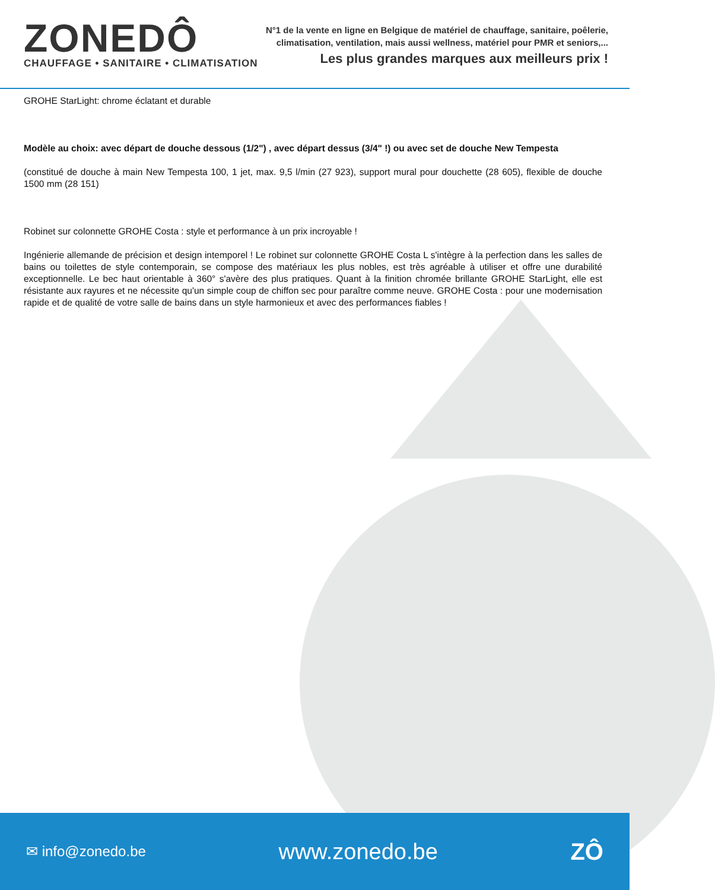ZONEDÔ
CHAUFFAGE • SANITAIRE • CLIMATISATION
N°1 de la vente en ligne en Belgique de matériel de chauffage, sanitaire, poêlerie,
climatisation, ventilation, mais aussi wellness, matériel pour PMR et seniors,...
Les plus grandes marques aux meilleurs prix !
GROHE StarLight: chrome éclatant et durable
Modèle au choix: avec départ de douche dessous (1/2") , avec départ dessus (3/4" !) ou avec set de douche New Tempesta
(constitué de douche à main New Tempesta 100, 1 jet, max. 9,5 l/min (27 923), support mural pour douchette (28 605), flexible de douche 1500 mm (28 151)
Robinet sur colonnette GROHE Costa : style et performance à un prix incroyable !
Ingénierie allemande de précision et design intemporel ! Le robinet sur colonnette GROHE Costa L s'intègre à la perfection dans les salles de bains ou toilettes de style contemporain, se compose des matériaux les plus nobles, est très agréable à utiliser et offre une durabilité exceptionnelle. Le bec haut orientable à 360° s'avère des plus pratiques. Quant à la finition chromée brillante GROHE StarLight, elle est résistante aux rayures et ne nécessite qu'un simple coup de chiffon sec pour paraître comme neuve. GROHE Costa : pour une modernisation rapide et de qualité de votre salle de bains dans un style harmonieux et avec des performances fiables !
✉ info@zonedo.be www.zonedo.be ZÔ